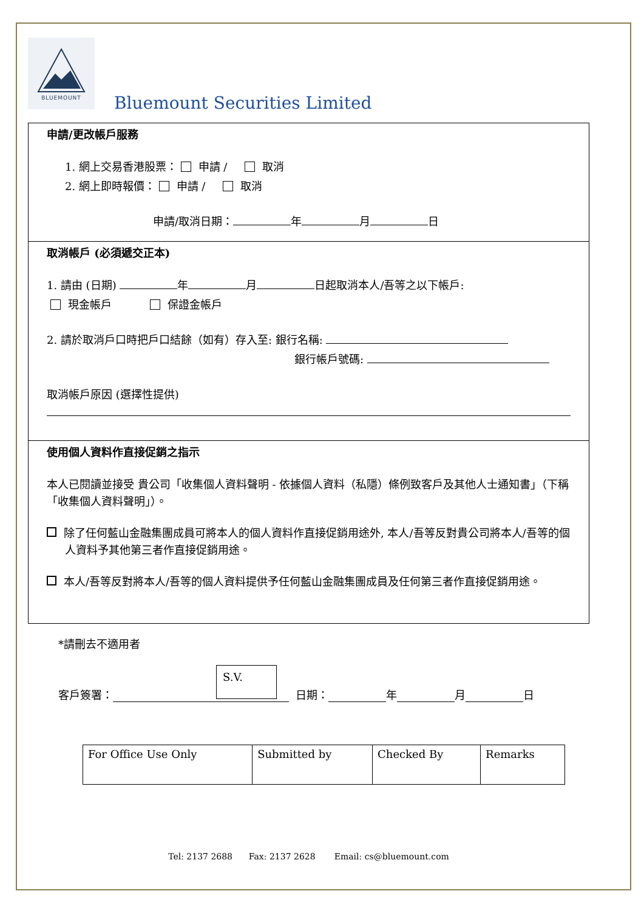BLUEMOUNT
Bluemount Securities Limited
申請/更改帳戶服務
1. 網上交易香港股票： 申請 / 取消
2. 網上即時報價： 申請 / 取消
申請/取消日期： 年 月 日
取消帳戶 (必須遞交正本)
1. 請由 (日期) 年 月 日起取消本人/吾等之以下帳戶:
現金帳戶 保證金帳戶
2. 請於取消戶口時把戶口結餘（如有）存入至: 銀行名稱:
銀行帳戶號碼:
取消帳戶原因 (選擇性提供)
使用個人資料作直接促銷之指示
本人已閱讀並接受 貴公司「收集個人資料聲明 - 依據個人資料（私隱）條例致客戶及其他人士通知書」（下稱「收集個人資料聲明」）。
除了任何藍山金融集團成員可將本人的個人資料作直接促銷用途外, 本人/吾等反對貴公司將本人/吾等的個人資料予其他第三者作直接促銷用途。
本人/吾等反對將本人/吾等的個人資料提供予任何藍山金融集團成員及任何第三者作直接促銷用途。
*請刪去不適用者
客戶簽署： S.V. 日期： 年 月 日
| For Office Use Only | Submitted by | Checked By | Remarks |
Tel: 2137 2688 Fax: 2137 2628 Email: cs@bluemount.com